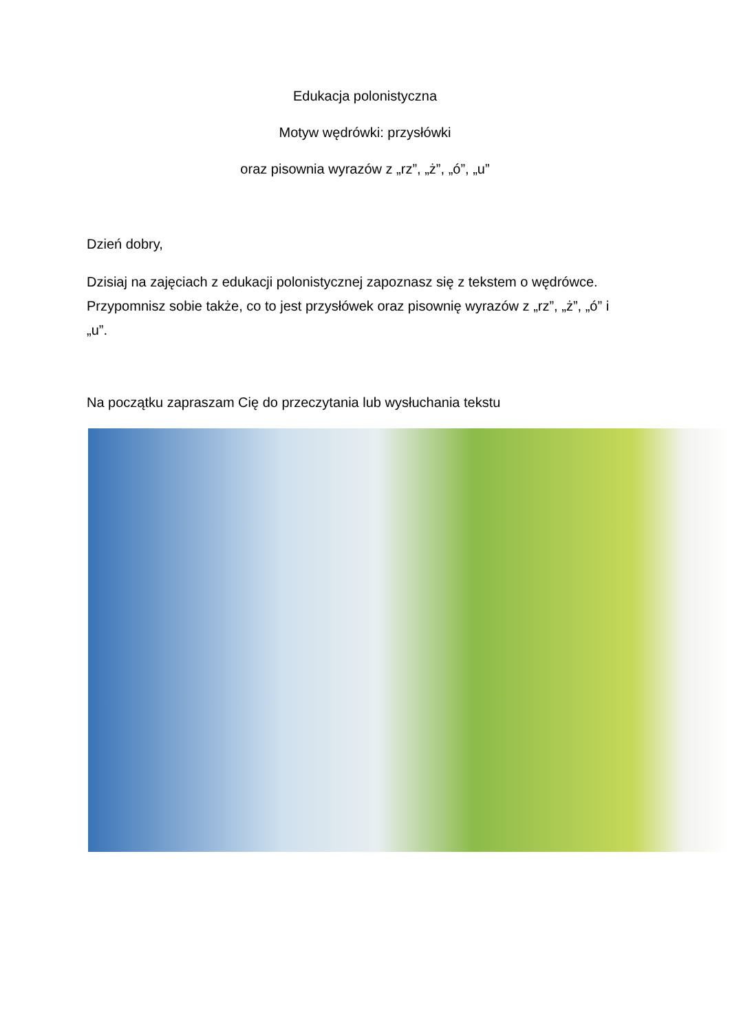Edukacja polonistyczna
Motyw wędrówki: przysłówki
oraz pisownia wyrazów z „rz”, „ż”, „ó”, „u”
Dzień dobry,
Dzisiaj na zajęciach z edukacji polonistycznej zapoznasz się z tekstem o wędrówce. Przypomnisz sobie także, co to jest przysłówek oraz pisownię wyrazów z „rz”, „ż”, „ó” i „u”.
Na początku zapraszam Cię do przeczytania lub wysłuchania tekstu